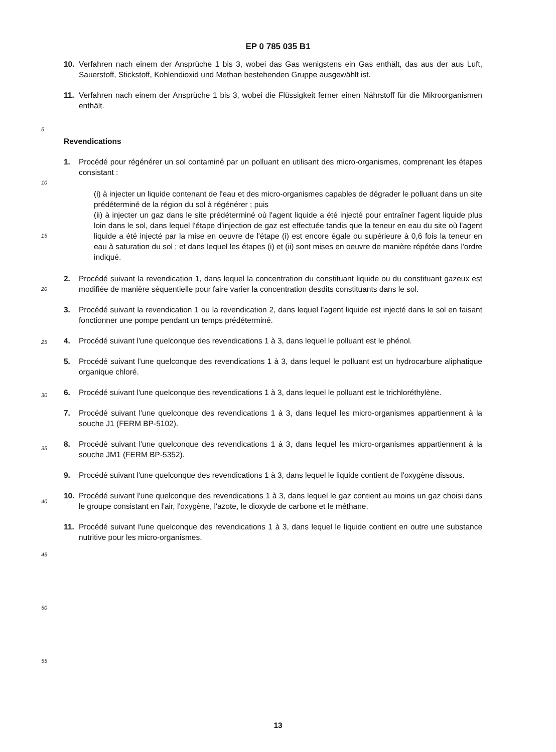EP 0 785 035 B1
10. Verfahren nach einem der Ansprüche 1 bis 3, wobei das Gas wenigstens ein Gas enthält, das aus der aus Luft, Sauerstoff, Stickstoff, Kohlendioxid und Methan bestehenden Gruppe ausgewählt ist.
11. Verfahren nach einem der Ansprüche 1 bis 3, wobei die Flüssigkeit ferner einen Nährstoff für die Mikroorganismen enthält.
Revendications
1. Procédé pour régénérer un sol contaminé par un polluant en utilisant des micro-organismes, comprenant les étapes consistant :
(i) à injecter un liquide contenant de l'eau et des micro-organismes capables de dégrader le polluant dans un site prédéterminé de la région du sol à régénérer ; puis
(ii) à injecter un gaz dans le site prédéterminé où l'agent liquide a été injecté pour entraîner l'agent liquide plus loin dans le sol, dans lequel l'étape d'injection de gaz est effectuée tandis que la teneur en eau du site où l'agent liquide a été injecté par la mise en oeuvre de l'étape (i) est encore égale ou supérieure à 0,6 fois la teneur en eau à saturation du sol ; et dans lequel les étapes (i) et (ii) sont mises en oeuvre de manière répétée dans l'ordre indiqué.
2. Procédé suivant la revendication 1, dans lequel la concentration du constituant liquide ou du constituant gazeux est modifiée de manière séquentielle pour faire varier la concentration desdits constituants dans le sol.
3. Procédé suivant la revendication 1 ou la revendication 2, dans lequel l'agent liquide est injecté dans le sol en faisant fonctionner une pompe pendant un temps prédéterminé.
4. Procédé suivant l'une quelconque des revendications 1 à 3, dans lequel le polluant est le phénol.
5. Procédé suivant l'une quelconque des revendications 1 à 3, dans lequel le polluant est un hydrocarbure aliphatique organique chloré.
6. Procédé suivant l'une quelconque des revendications 1 à 3, dans lequel le polluant est le trichloréthylène.
7. Procédé suivant l'une quelconque des revendications 1 à 3, dans lequel les micro-organismes appartiennent à la souche J1 (FERM BP-5102).
8. Procédé suivant l'une quelconque des revendications 1 à 3, dans lequel les micro-organismes appartiennent à la souche JM1 (FERM BP-5352).
9. Procédé suivant l'une quelconque des revendications 1 à 3, dans lequel le liquide contient de l'oxygène dissous.
10. Procédé suivant l'une quelconque des revendications 1 à 3, dans lequel le gaz contient au moins un gaz choisi dans le groupe consistant en l'air, l'oxygène, l'azote, le dioxyde de carbone et le méthane.
11. Procédé suivant l'une quelconque des revendications 1 à 3, dans lequel le liquide contient en outre une substance nutritive pour les micro-organismes.
5
10
15
20
25
30
35
40
45
50
55
13